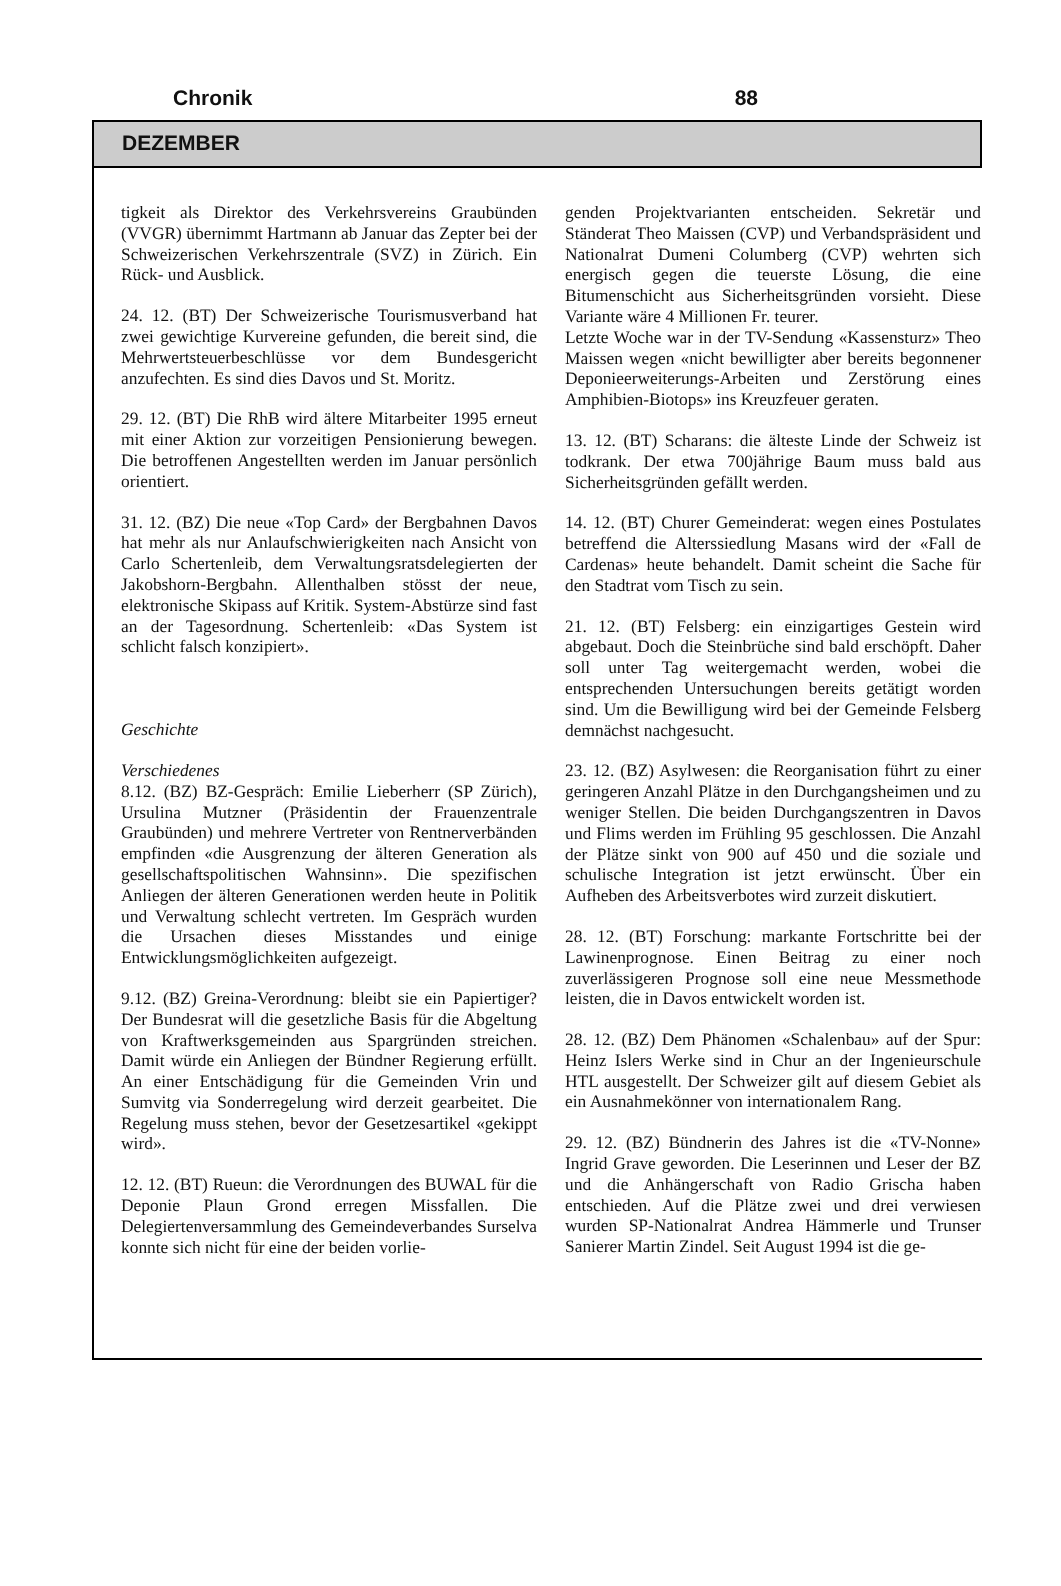Chronik 88
DEZEMBER
tigkeit als Direktor des Verkehrsvereins Graubünden (VVGR) übernimmt Hartmann ab Januar das Zepter bei der Schweizerischen Verkehrszentrale (SVZ) in Zürich. Ein Rück- und Ausblick.
24. 12. (BT) Der Schweizerische Tourismusverband hat zwei gewichtige Kurvereine gefunden, die bereit sind, die Mehrwertsteuerbeschlüsse vor dem Bundesgericht anzufechten. Es sind dies Davos und St. Moritz.
29. 12. (BT) Die RhB wird ältere Mitarbeiter 1995 erneut mit einer Aktion zur vorzeitigen Pensionierung bewegen. Die betroffenen Angestellten werden im Januar persönlich orientiert.
31. 12. (BZ) Die neue «Top Card» der Bergbahnen Davos hat mehr als nur Anlaufschwierigkeiten nach Ansicht von Carlo Schertenleib, dem Verwaltungsratsdelegierten der Jakobshorn-Bergbahn. Allenthalben stösst der neue, elektronische Skipass auf Kritik. System-Abstürze sind fast an der Tagesordnung. Schertenleib: «Das System ist schlicht falsch konzipiert».
Geschichte
Verschiedenes
8.12. (BZ) BZ-Gespräch: Emilie Lieberherr (SP Zürich), Ursulina Mutzner (Präsidentin der Frauenzentrale Graubünden) und mehrere Vertreter von Rentnerverbänden empfinden «die Ausgrenzung der älteren Generation als gesellschaftspolitischen Wahnsinn». Die spezifischen Anliegen der älteren Generationen werden heute in Politik und Verwaltung schlecht vertreten. Im Gespräch wurden die Ursachen dieses Misstandes und einige Entwicklungsmöglichkeiten aufgezeigt.
9.12. (BZ) Greina-Verordnung: bleibt sie ein Papiertiger? Der Bundesrat will die gesetzliche Basis für die Abgeltung von Kraftwerksgemeinden aus Spargründen streichen. Damit würde ein Anliegen der Bündner Regierung erfüllt. An einer Entschädigung für die Gemeinden Vrin und Sumvitg via Sonderregelung wird derzeit gearbeitet. Die Regelung muss stehen, bevor der Gesetzesartikel «gekippt wird».
12. 12. (BT) Rueun: die Verordnungen des BUWAL für die Deponie Plaun Grond erregen Missfallen. Die Delegiertenversammlung des Gemeindeverbandes Surselva konnte sich nicht für eine der beiden vorlie-
genden Projektvarianten entscheiden. Sekretär und Ständerat Theo Maissen (CVP) und Verbandspräsident und Nationalrat Dumeni Columberg (CVP) wehrten sich energisch gegen die teuerste Lösung, die eine Bitumenschicht aus Sicherheitsgründen vorsieht. Diese Variante wäre 4 Millionen Fr. teurer.
Letzte Woche war in der TV-Sendung «Kassensturz» Theo Maissen wegen «nicht bewilligter aber bereits begonnener Deponieerweiterungs-Arbeiten und Zerstörung eines Amphibien-Biotops» ins Kreuzfeuer geraten.
13. 12. (BT) Scharans: die älteste Linde der Schweiz ist todkrank. Der etwa 700jährige Baum muss bald aus Sicherheitsgründen gefällt werden.
14. 12. (BT) Churer Gemeinderat: wegen eines Postulates betreffend die Alterssiedlung Masans wird der «Fall de Cardenas» heute behandelt. Damit scheint die Sache für den Stadtrat vom Tisch zu sein.
21. 12. (BT) Felsberg: ein einzigartiges Gestein wird abgebaut. Doch die Steinbrüche sind bald erschöpft. Daher soll unter Tag weitergemacht werden, wobei die entsprechenden Untersuchungen bereits getätigt worden sind. Um die Bewilligung wird bei der Gemeinde Felsberg demnächst nachgesucht.
23. 12. (BZ) Asylwesen: die Reorganisation führt zu einer geringeren Anzahl Plätze in den Durchgangsheimen und zu weniger Stellen. Die beiden Durchgangszentren in Davos und Flims werden im Frühling 95 geschlossen. Die Anzahl der Plätze sinkt von 900 auf 450 und die soziale und schulische Integration ist jetzt erwünscht. Über ein Aufheben des Arbeitsverbotes wird zurzeit diskutiert.
28. 12. (BT) Forschung: markante Fortschritte bei der Lawinenprognose. Einen Beitrag zu einer noch zuverlässigeren Prognose soll eine neue Messmethode leisten, die in Davos entwickelt worden ist.
28. 12. (BZ) Dem Phänomen «Schalenbau» auf der Spur: Heinz Islers Werke sind in Chur an der Ingenieurschule HTL ausgestellt. Der Schweizer gilt auf diesem Gebiet als ein Ausnahmekönner von internationalem Rang.
29. 12. (BZ) Bündnerin des Jahres ist die «TV-Nonne» Ingrid Grave geworden. Die Leserinnen und Leser der BZ und die Anhängerschaft von Radio Grischa haben entschieden. Auf die Plätze zwei und drei verwiesen wurden SP-Nationalrat Andrea Hämmerle und Trunser Sanierer Martin Zindel. Seit August 1994 ist die ge-